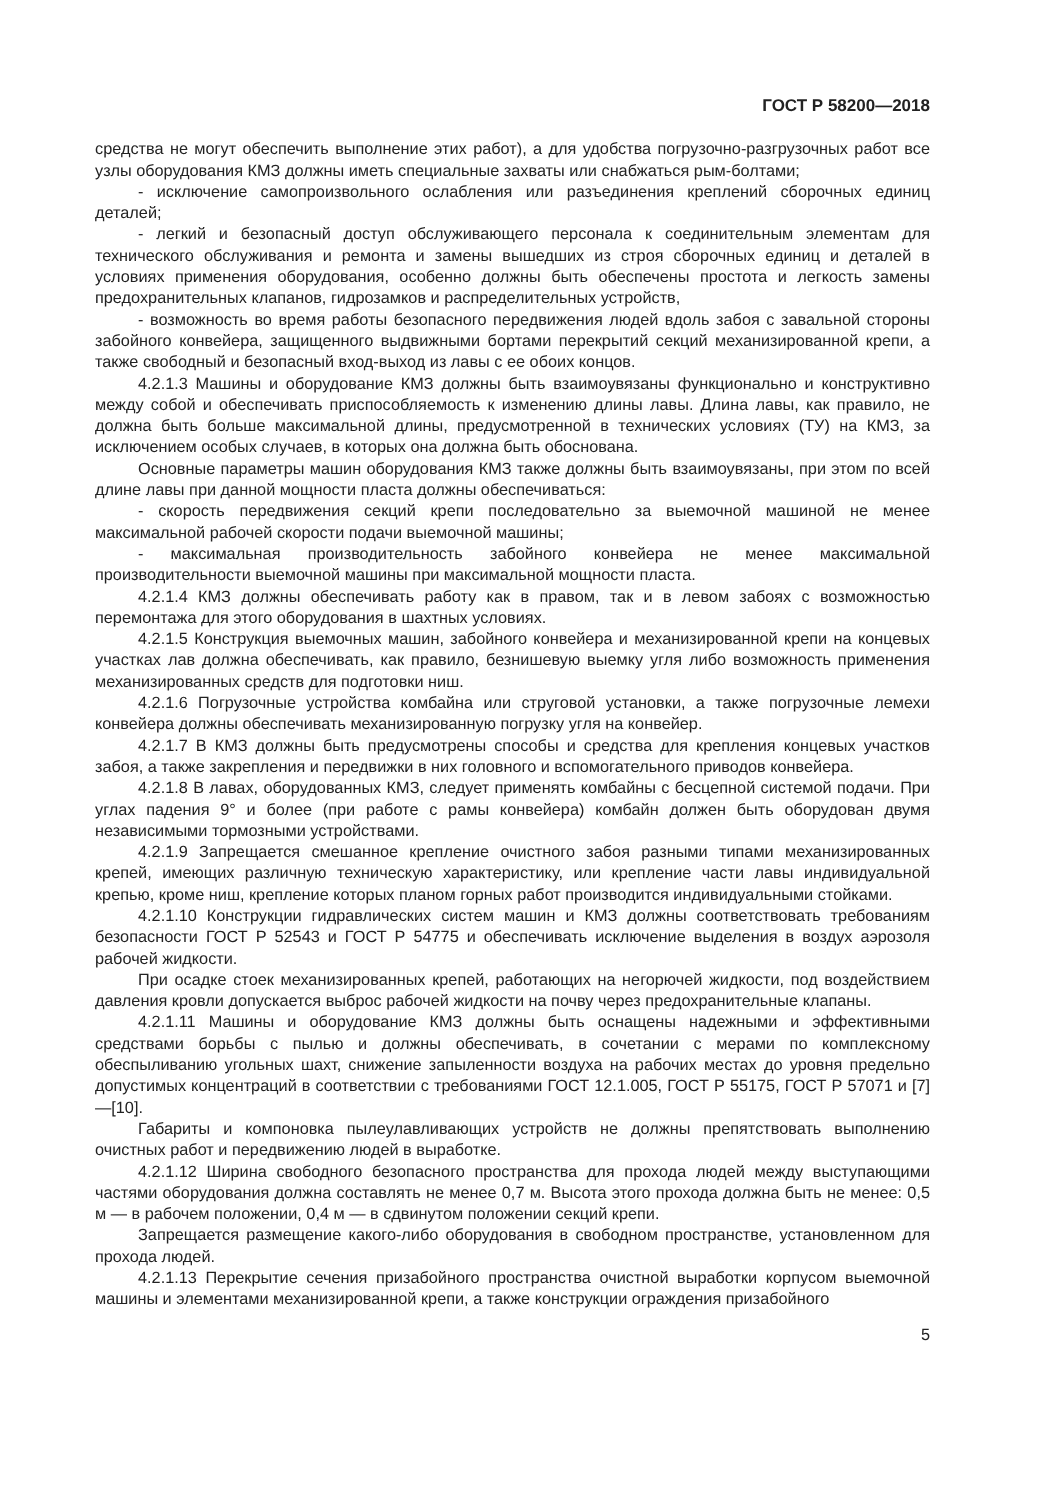ГОСТ Р 58200—2018
средства не могут обеспечить выполнение этих работ), а для удобства погрузочно-разгрузочных работ все узлы оборудования КМЗ должны иметь специальные захваты или снабжаться рым-болтами;
- исключение самопроизвольного ослабления или разъединения креплений сборочных единиц деталей;
- легкий и безопасный доступ обслуживающего персонала к соединительным элементам для технического обслуживания и ремонта и замены вышедших из строя сборочных единиц и деталей в условиях применения оборудования, особенно должны быть обеспечены простота и легкость замены предохранительных клапанов, гидрозамков и распределительных устройств,
- возможность во время работы безопасного передвижения людей вдоль забоя с завальной стороны забойного конвейера, защищенного выдвижными бортами перекрытий секций механизированной крепи, а также свободный и безопасный вход-выход из лавы с ее обоих концов.
4.2.1.3 Машины и оборудование КМЗ должны быть взаимоувязаны функционально и конструктивно между собой и обеспечивать приспособляемость к изменению длины лавы. Длина лавы, как правило, не должна быть больше максимальной длины, предусмотренной в технических условиях (ТУ) на КМЗ, за исключением особых случаев, в которых она должна быть обоснована.
Основные параметры машин оборудования КМЗ также должны быть взаимоувязаны, при этом по всей длине лавы при данной мощности пласта должны обеспечиваться:
- скорость передвижения секций крепи последовательно за выемочной машиной не менее максимальной рабочей скорости подачи выемочной машины;
- максимальная производительность забойного конвейера не менее максимальной производительности выемочной машины при максимальной мощности пласта.
4.2.1.4 КМЗ должны обеспечивать работу как в правом, так и в левом забоях с возможностью перемонтажа для этого оборудования в шахтных условиях.
4.2.1.5 Конструкция выемочных машин, забойного конвейера и механизированной крепи на концевых участках лав должна обеспечивать, как правило, безнишевую выемку угля либо возможность применения механизированных средств для подготовки ниш.
4.2.1.6 Погрузочные устройства комбайна или струговой установки, а также погрузочные лемехи конвейера должны обеспечивать механизированную погрузку угля на конвейер.
4.2.1.7 В КМЗ должны быть предусмотрены способы и средства для крепления концевых участков забоя, а также закрепления и передвижки в них головного и вспомогательного приводов конвейера.
4.2.1.8 В лавах, оборудованных КМЗ, следует применять комбайны с бесцепной системой подачи. При углах падения 9° и более (при работе с рамы конвейера) комбайн должен быть оборудован двумя независимыми тормозными устройствами.
4.2.1.9 Запрещается смешанное крепление очистного забоя разными типами механизированных крепей, имеющих различную техническую характеристику, или крепление части лавы индивидуальной крепью, кроме ниш, крепление которых планом горных работ производится индивидуальными стойками.
4.2.1.10 Конструкции гидравлических систем машин и КМЗ должны соответствовать требованиям безопасности ГОСТ Р 52543 и ГОСТ Р 54775 и обеспечивать исключение выделения в воздух аэрозоля рабочей жидкости.
При осадке стоек механизированных крепей, работающих на негорючей жидкости, под воздействием давления кровли допускается выброс рабочей жидкости на почву через предохранительные клапаны.
4.2.1.11 Машины и оборудование КМЗ должны быть оснащены надежными и эффективными средствами борьбы с пылью и должны обеспечивать, в сочетании с мерами по комплексному обеспыливанию угольных шахт, снижение запыленности воздуха на рабочих местах до уровня предельно допустимых концентраций в соответствии с требованиями ГОСТ 12.1.005, ГОСТ Р 55175, ГОСТ Р 57071 и [7]—[10].
Габариты и компоновка пылеулавливающих устройств не должны препятствовать выполнению очистных работ и передвижению людей в выработке.
4.2.1.12 Ширина свободного безопасного пространства для прохода людей между выступающими частями оборудования должна составлять не менее 0,7 м. Высота этого прохода должна быть не менее: 0,5 м — в рабочем положении, 0,4 м — в сдвинутом положении секций крепи.
Запрещается размещение какого-либо оборудования в свободном пространстве, установленном для прохода людей.
4.2.1.13 Перекрытие сечения призабойного пространства очистной выработки корпусом выемочной машины и элементами механизированной крепи, а также конструкции ограждения призабойного
5